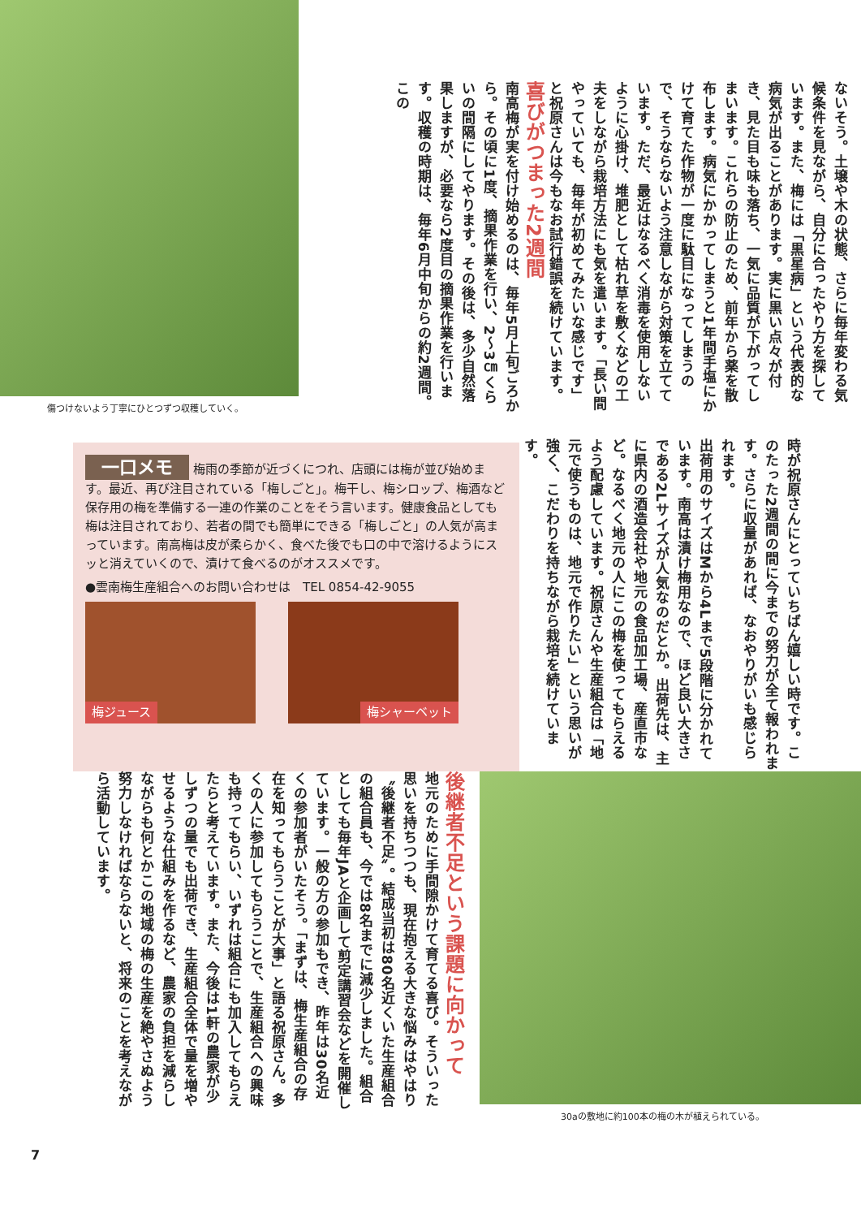傷つけないよう丁寧にひとつずつ収穫していく。
ないそう。土壌や木の状態、さらに毎年変わる気候条件を見ながら、自分に合ったやり方を探しています。また、梅には「黒星病」という代表的な病気が出ることがあります。実に黒い点々が付き、見た目も味も落ち、一気に品質が下がってしまいます。これらの防止のため、前年から薬を散布します。病気にかかってしまうと1年間手塩にかけて育てた作物が一度に駄目になってしまうので、そうならないよう注意しながら対策を立てています。ただ、最近はなるべく消毒を使用しないように心掛け、堆肥として枯れ草を敷くなどの工夫をしながら栽培方法にも気を遣います。「長い間やっていても、毎年が初めてみたいな感じです」と祝原さんは今もなお試行錯誤を続けています。 喜びがつまった2週間
南高梅が実を付け始めるのは、毎年5月上旬ごろから。その頃に1度、摘果作業を行い、2～3㎝くらいの間隔にしてやります。その後は、多少自然落果しますが、必要なら2度目の摘果作業を行います。収穫の時期は、毎年6月中旬からの約2週間。この
一口メモ
梅雨の季節が近づくにつれ、店頭には梅が並び始めます。最近、再び注目されている「梅しごと」。梅干し、梅シロップ、梅酒など保存用の梅を準備する一連の作業のことをそう言います。健康食品としても梅は注目されており、若者の間でも簡単にできる「梅しごと」の人気が高まっています。南高梅は皮が柔らかく、食べた後でも口の中で溶けるようにスッと消えていくので、漬けて食べるのがオススメです。
●雲南梅生産組合へのお問い合わせは　TEL 0854-42-9055
梅ジュース 梅シャーベット
時が祝原さんにとっていちばん嬉しい時です。このたった2週間の間に今までの努力が全て報われます。さらに収量があれば、なおやりがいも感じられます。
出荷用のサイズはMから4Lまで5段階に分かれています。南高は漬け梅用なので、ほど良い大きさである2Lサイズが人気なのだとか。出荷先は、主に県内の酒造会社や地元の食品加工場、産直市など。なるべく地元の人にこの梅を使ってもらえるよう配慮しています。祝原さんや生産組合は「地元で使うものは、地元で作りたい」という思いが強く、こだわりを持ちながら栽培を続けています。
30aの敷地に約100本の梅の木が植えられている。
後継者不足という課題に向かって
地元のために手間隙かけて育てる喜び。そういった思いを持ちつつも、現在抱える大きな悩みはやはり〝後継者不足〟。結成当初は80名近くいた生産組合の組合員も、今では8名までに減少しました。組合としても毎年JAと企画して剪定講習会などを開催しています。一般の方の参加もでき、昨年は30名近くの参加者がいたそう。「まずは、梅生産組合の存在を知ってもらうことが大事」と語る祝原さん。多くの人に参加してもらうことで、生産組合への興味も持ってもらい、いずれは組合にも加入してもらえたらと考えています。また、今後は1軒の農家が少しずつの量でも出荷でき、生産組合全体で量を増やせるような仕組みを作るなど、農家の負担を減らしながらも何とかこの地域の梅の生産を絶やさぬよう努力しなければならないと、将来のことを考えながら活動しています。
7